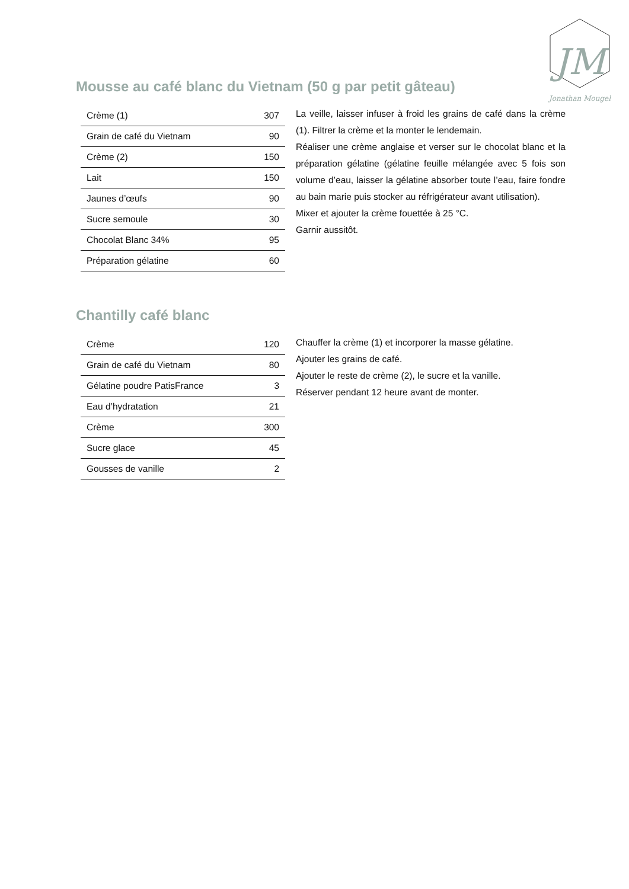JM
Jonathan Mougel
Mousse au café blanc du Vietnam (50 g par petit gâteau)
| Crème (1) | 307 |
| Grain de café du Vietnam | 90 |
| Crème (2) | 150 |
| Lait | 150 |
| Jaunes d’œufs | 90 |
| Sucre semoule | 30 |
| Chocolat Blanc 34% | 95 |
| Préparation gélatine | 60 |
La veille, laisser infuser à froid les grains de café dans la crème (1). Filtrer la crème et la monter le lendemain.
Réaliser une crème anglaise et verser sur le chocolat blanc et la préparation gélatine (gélatine feuille mélangée avec 5 fois son volume d’eau, laisser la gélatine absorber toute l’eau, faire fondre au bain marie puis stocker au réfrigérateur avant utilisation).
Mixer et ajouter la crème fouettée à 25 °C.
Garnir aussitôt.
Chantilly café blanc
| Crème | 120 |
| Grain de café du Vietnam | 80 |
| Gélatine poudre PatisFrance | 3 |
| Eau d’hydratation | 21 |
| Crème | 300 |
| Sucre glace | 45 |
| Gousses de vanille | 2 |
Chauffer la crème (1) et incorporer la masse gélatine.
Ajouter les grains de café.
Ajouter le reste de crème (2), le sucre et la vanille.
Réserver pendant 12 heure avant de monter.